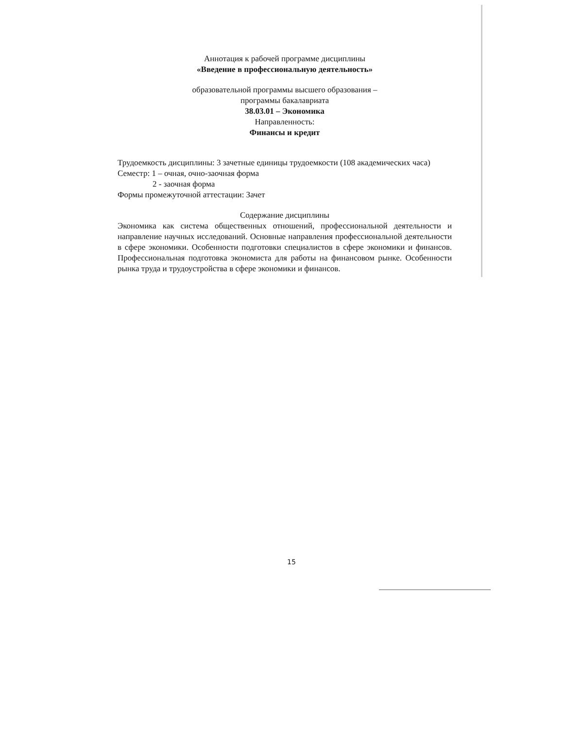Аннотация к рабочей программе дисциплины
«Введение в профессиональную деятельность»
образовательной программы высшего образования –
программы бакалавриата
38.03.01 – Экономика
Направленность:
Финансы и кредит
Трудоемкость дисциплины: 3 зачетные единицы трудоемкости (108 академических часа)
Семестр: 1 – очная, очно-заочная форма
2 - заочная форма
Формы промежуточной аттестации: Зачет
Содержание дисциплины
Экономика как система общественных отношений, профессиональной деятельности и направление научных исследований. Основные направления профессиональной деятельности в сфере экономики. Особенности подготовки специалистов в сфере экономики и финансов. Профессиональная подготовка экономиста для работы на финансовом рынке. Особенности рынка труда и трудоустройства в сфере экономики и финансов.
15